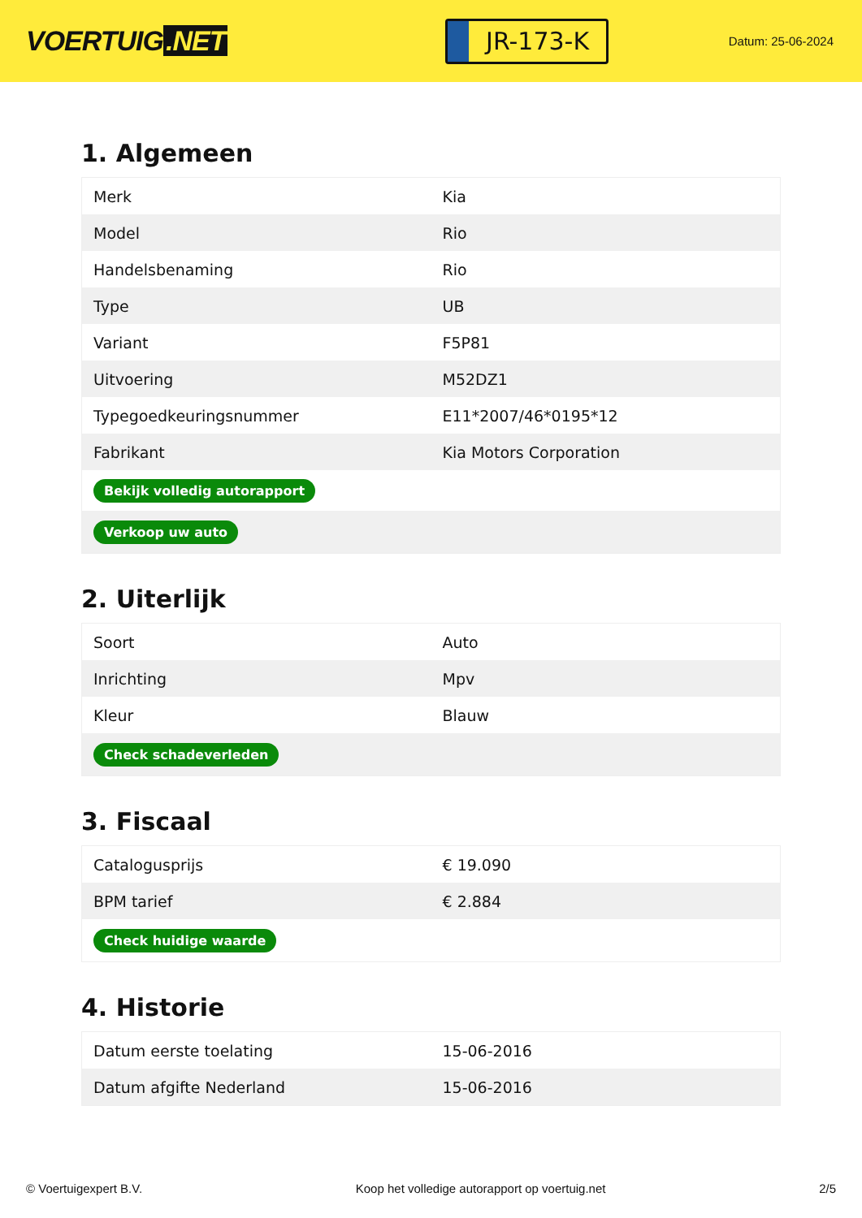VOERTUIG.NET
JR-173-K
Datum: 25-06-2024
1. Algemeen
| Merk | Kia |
| Model | Rio |
| Handelsbenaming | Rio |
| Type | UB |
| Variant | F5P81 |
| Uitvoering | M52DZ1 |
| Typegoedkeuringsnummer | E11*2007/46*0195*12 |
| Fabrikant | Kia Motors Corporation |
| Bekijk volledig autorapport | |
| Verkoop uw auto | |
2. Uiterlijk
| Soort | Auto |
| Inrichting | Mpv |
| Kleur | Blauw |
| Check schadeverleden | |
3. Fiscaal
| Catalogusprijs | € 19.090 |
| BPM tarief | € 2.884 |
| Check huidige waarde | |
4. Historie
| Datum eerste toelating | 15-06-2016 |
| Datum afgifte Nederland | 15-06-2016 |
© Voertuigexpert B.V. Koop het volledige autorapport op voertuig.net 2/5